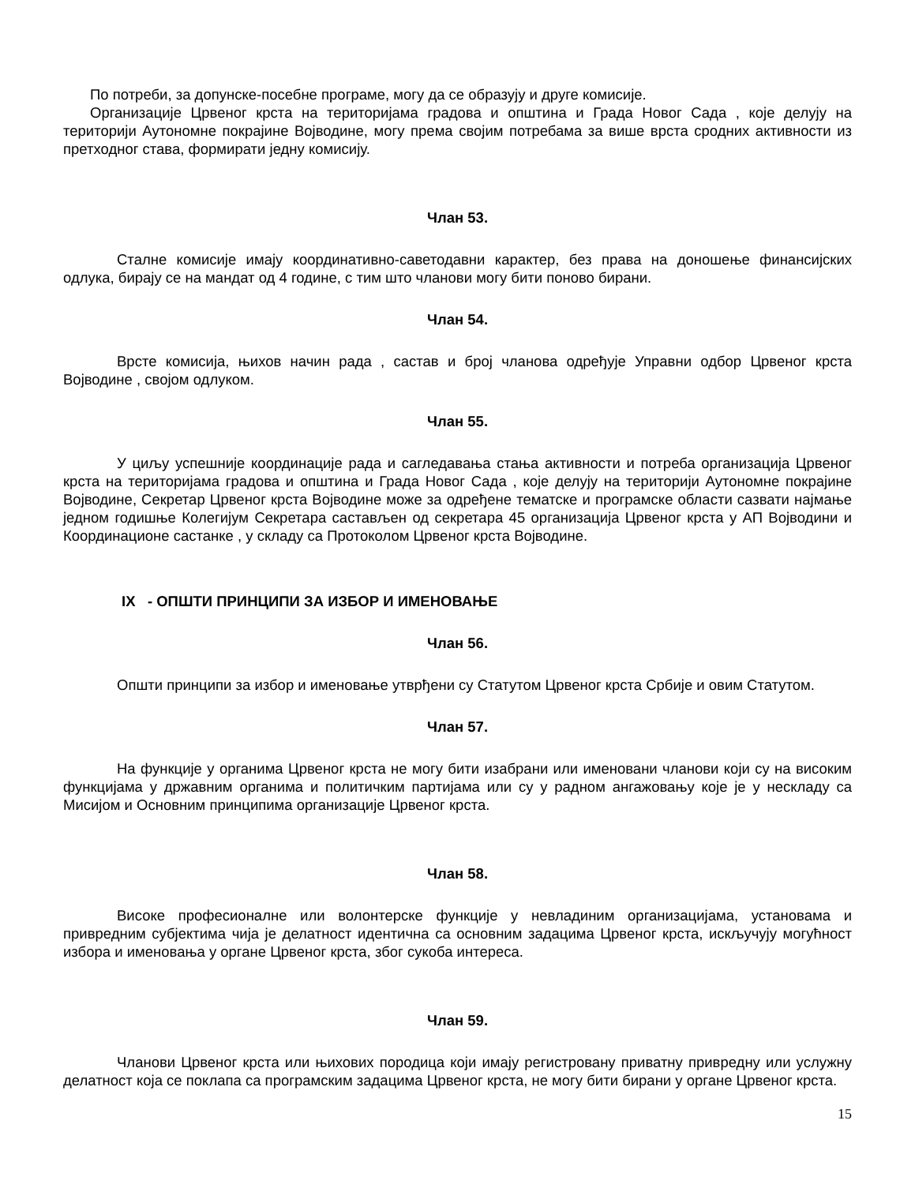По потреби, за допунске-посебне програме, могу да се образују и друге комисије.
Организације Црвеног крста на територијама градова и општина и Града Новог Сада , које делују на територији Аутономне покрајине Војводине, могу према својим потребама за више врста сродних активности из претходног става, формирати једну комисију.
Члан 53.
Сталне комисије имају координативно-саветодавни карактер, без права на доношење финансијских одлука, бирају се на мандат од 4 године, с тим што чланови могу бити поново бирани.
Члан 54.
Врсте комисија, њихов начин рада , састав и број чланова одређује Управни одбор Црвеног крста Војводине , својом одлуком.
Члан 55.
У циљу успешније координације рада и сагледавања стања активности и потреба организација Црвеног крста на територијама градова и општина и Града Новог Сада , које делују на територији Аутономне покрајине Војводине, Секретар Црвеног крста Војводине може за одређене тематске и програмске области сазвати најмање једном годишње Колегијум Секретара састављен од секретара 45 организација Црвеног крста у АП Војводини и Координационе састанке , у складу са Протоколом Црвеног крста Војводине.
IX - ОПШТИ ПРИНЦИПИ ЗА ИЗБОР И ИМЕНОВАЊЕ
Члан 56.
Општи принципи за избор и именовање утврђени су Статутом Црвеног крста Србије и овим Статутом.
Члан 57.
На функције у органима Црвеног крста не могу бити изабрани или именовани чланови који су на високим функцијама у државним органима и политичким партијама или су у радном ангажовању које је у нескладу са Мисијом и Основним принципима организације Црвеног крста.
Члан 58.
Високе професионалне или волонтерске функције у невладиним организацијама, установама и привредним субјектима чија је делатност идентична са основним задацима Црвеног крста, искључују могућност избора и именовања у органе Црвеног крста, због сукоба интереса.
Члан 59.
Чланови Црвеног крста или њихових породица који имају регистровану приватну привредну или услужну делатност која се поклапа са програмским задацима Црвеног крста, не могу бити бирани у органе Црвеног крста.
15